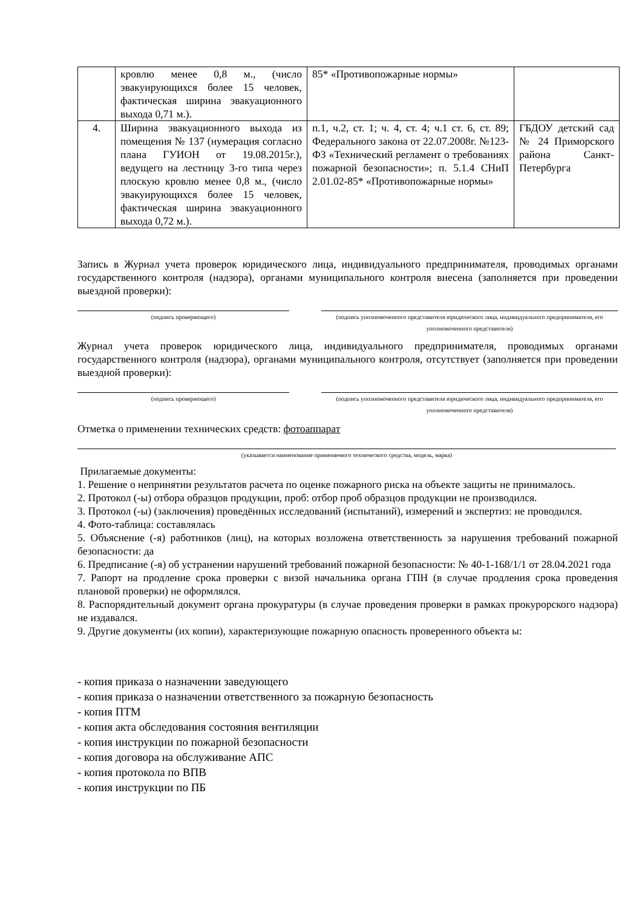| | кровлю менее 0,8 м., (число эвакуирующихся более 15 человек, фактическая ширина эвакуационного выхода 0,71 м.). | 85* «Противопожарные нормы» | |
| 4. | Ширина эвакуационного выхода из помещения № 137 (нумерация согласно плана ГУИОН от 19.08.2015г.), ведущего на лестницу 3-го типа через плоскую кровлю менее 0,8 м., (число эвакуирующихся более 15 человек, фактическая ширина эвакуационного выхода 0,72 м.). | п.1, ч.2, ст. 1; ч. 4, ст. 4; ч.1 ст. 6, ст. 89; Федерального закона от 22.07.2008г. №123-ФЗ «Технический регламент о требованиях пожарной безопасности»; п. 5.1.4 СНиП 2.01.02-85* «Противопожарные нормы» | ГБДОУ детский сад № 24 Приморского района Санкт-Петербурга |
Запись в Журнал учета проверок юридического лица, индивидуального предпринимателя, проводимых органами государственного контроля (надзора), органами муниципального контроля внесена (заполняется при проведении выездной проверки):
(подпись проверяющего) (подпись уполномоченного представителя юридического лица, индивидуального предпринимателя, его уполномоченного представителя)
Журнал учета проверок юридического лица, индивидуального предпринимателя, проводимых органами государственного контроля (надзора), органами муниципального контроля, отсутствует (заполняется при проведении выездной проверки):
(подпись проверяющего) (подпись уполномоченного представителя юридического лица, индивидуального предпринимателя, его уполномоченного представителя)
Отметка о применении технических средств: фотоаппарат
(указывается наименование применяемого технического средства, модель, марка)
Прилагаемые документы:
1. Решение о непринятии результатов расчета по оценке пожарного риска на объекте защиты не принималось.
2. Протокол (-ы) отбора образцов продукции, проб: отбор проб образцов продукции не производился.
3. Протокол (-ы) (заключения) проведённых исследований (испытаний), измерений и экспертиз: не проводился.
4. Фото-таблица: составлялась
5. Объяснение (-я) работников (лиц), на которых возложена ответственность за нарушения требований пожарной безопасности: да
6. Предписание (-я) об устранении нарушений требований пожарной безопасности: № 40-1-168/1/1 от 28.04.2021 года
7. Рапорт на продление срока проверки с визой начальника органа ГПН (в случае продления срока проведения плановой проверки) не оформлялся.
8. Распорядительный документ органа прокуратуры (в случае проведения проверки в рамках прокурорского надзора) не издавался.
9. Другие документы (их копии), характеризующие пожарную опасность проверенного объекта ы:
- копия приказа о назначении заведующего
- копия приказа о назначении ответственного за пожарную безопасность
- копия ПТМ
- копия акта обследования состояния вентиляции
- копия инструкции по пожарной безопасности
- копия договора на обслуживание АПС
- копия протокола по ВПВ
- копия инструкции по ПБ